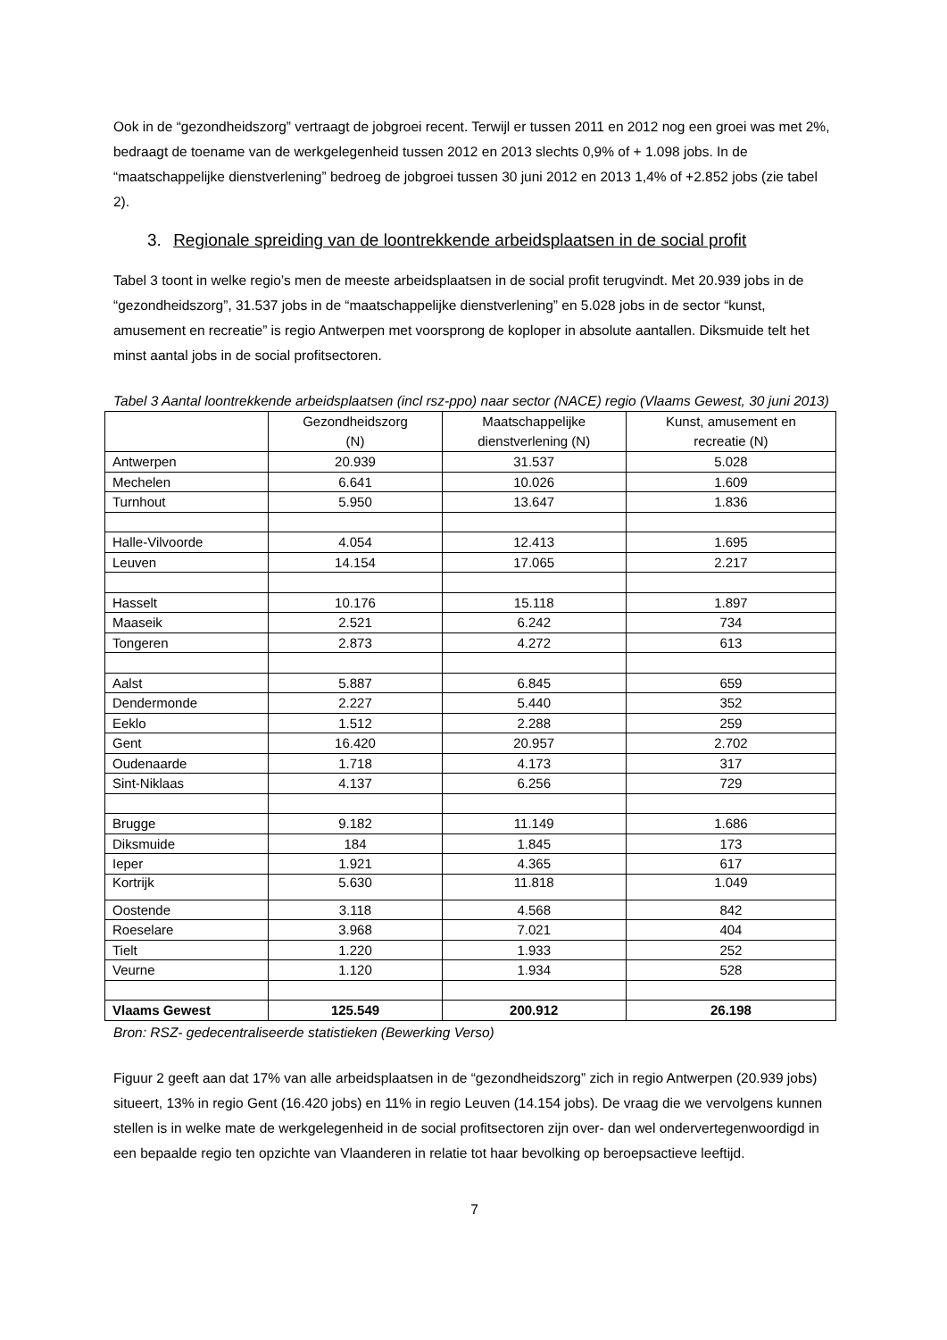Ook in de “gezondheidszorg” vertraagt de jobgroei recent. Terwijl er tussen 2011 en 2012 nog een groei was met 2%, bedraagt de toename van de werkgelegenheid tussen 2012 en 2013 slechts 0,9% of + 1.098 jobs. In de “maatschappelijke dienstverlening” bedroeg de jobgroei tussen 30 juni 2012 en 2013 1,4% of +2.852 jobs (zie tabel 2).
3. Regionale spreiding van de loontrekkende arbeidsplaatsen in de social profit
Tabel 3 toont in welke regio’s men de meeste arbeidsplaatsen in de social profit terugvindt. Met 20.939 jobs in de “gezondheidszorg”, 31.537 jobs in de “maatschappelijke dienstverlening” en 5.028 jobs in de sector “kunst, amusement en recreatie” is regio Antwerpen met voorsprong de koploper in absolute aantallen. Diksmuide telt het minst aantal jobs in de social profitsectoren.
Tabel 3 Aantal loontrekkende arbeidsplaatsen (incl rsz-ppo) naar sector (NACE) regio (Vlaams Gewest, 30 juni 2013)
| | Gezondheidszorg (N) | Maatschappelijke dienstverlening (N) | Kunst, amusement en recreatie (N) |
| --- | --- | --- | --- |
| Antwerpen | 20.939 | 31.537 | 5.028 |
| Mechelen | 6.641 | 10.026 | 1.609 |
| Turnhout | 5.950 | 13.647 | 1.836 |
| Halle-Vilvoorde | 4.054 | 12.413 | 1.695 |
| Leuven | 14.154 | 17.065 | 2.217 |
| Hasselt | 10.176 | 15.118 | 1.897 |
| Maaseik | 2.521 | 6.242 | 734 |
| Tongeren | 2.873 | 4.272 | 613 |
| Aalst | 5.887 | 6.845 | 659 |
| Dendermonde | 2.227 | 5.440 | 352 |
| Eeklo | 1.512 | 2.288 | 259 |
| Gent | 16.420 | 20.957 | 2.702 |
| Oudenaarde | 1.718 | 4.173 | 317 |
| Sint-Niklaas | 4.137 | 6.256 | 729 |
| Brugge | 9.182 | 11.149 | 1.686 |
| Diksmuide | 184 | 1.845 | 173 |
| Ieper | 1.921 | 4.365 | 617 |
| Kortrijk | 5.630 | 11.818 | 1.049 |
| Oostende | 3.118 | 4.568 | 842 |
| Roeselare | 3.968 | 7.021 | 404 |
| Tielt | 1.220 | 1.933 | 252 |
| Veurne | 1.120 | 1.934 | 528 |
| Vlaams Gewest | 125.549 | 200.912 | 26.198 |
Bron: RSZ- gedecentraliseerde statistieken (Bewerking Verso)
Figuur 2 geeft aan dat 17% van alle arbeidsplaatsen in de “gezondheidszorg” zich in regio Antwerpen (20.939 jobs) situeert, 13% in regio Gent (16.420 jobs) en 11% in regio Leuven (14.154 jobs). De vraag die we vervolgens kunnen stellen is in welke mate de werkgelegenheid in de social profitsectoren zijn over- dan wel ondervertegenwoordigd in een bepaalde regio ten opzichte van Vlaanderen in relatie tot haar bevolking op beroepsactieve leeftijd.
7